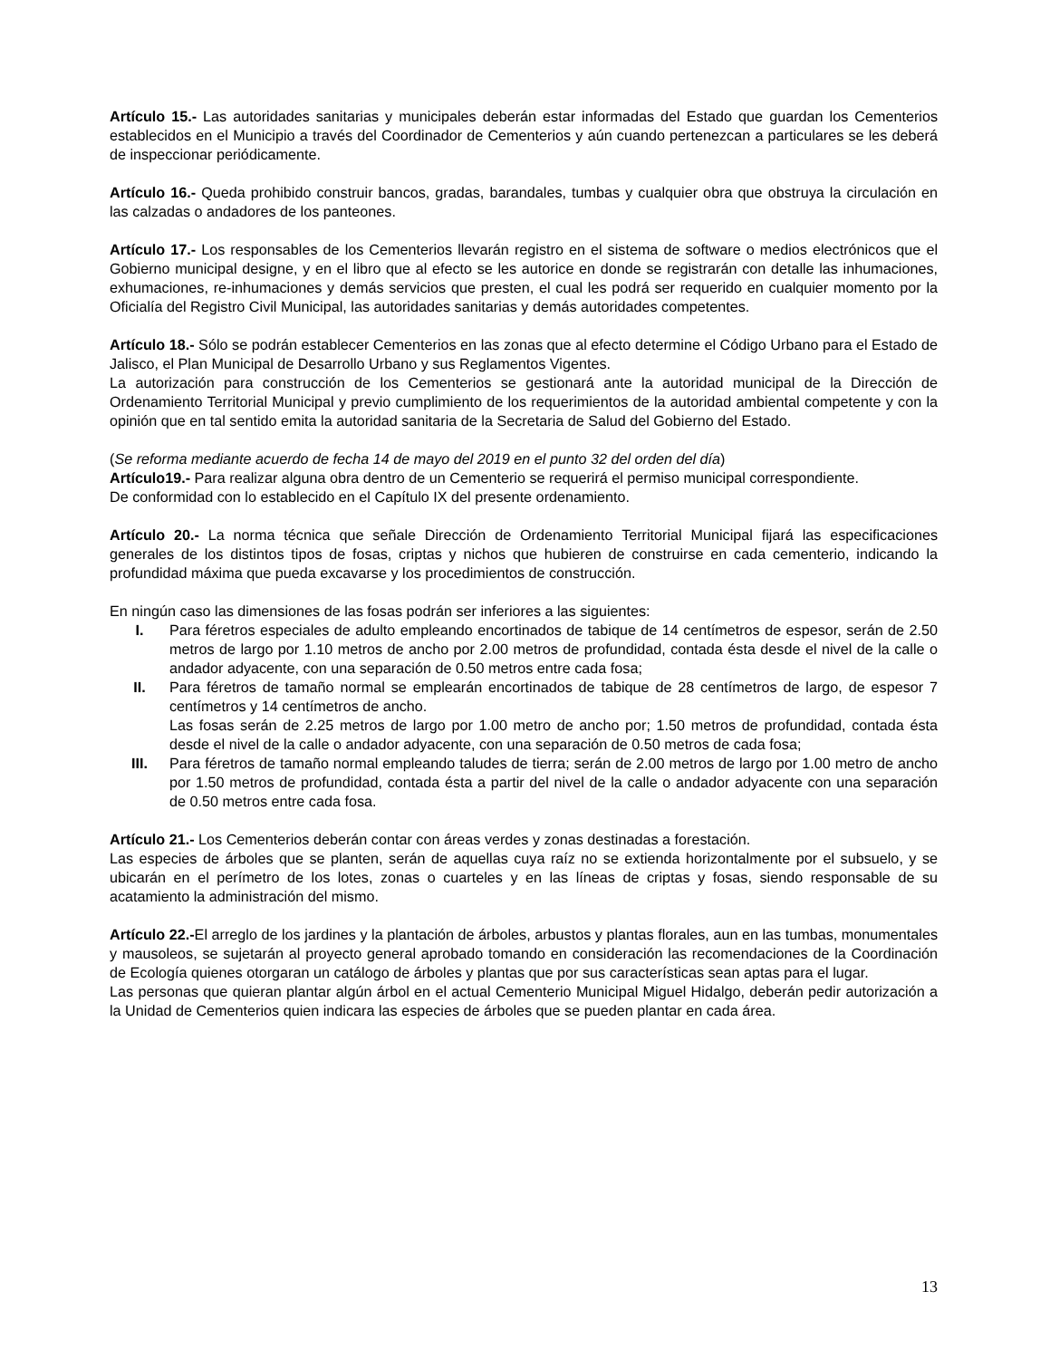Artículo 15.- Las autoridades sanitarias y municipales deberán estar informadas del Estado que guardan los Cementerios establecidos en el Municipio a través del Coordinador de Cementerios y aún cuando pertenezcan a particulares se les deberá de inspeccionar periódicamente.
Artículo 16.- Queda prohibido construir bancos, gradas, barandales, tumbas y cualquier obra que obstruya la circulación en las calzadas o andadores de los panteones.
Artículo 17.- Los responsables de los Cementerios llevarán registro en el sistema de software o medios electrónicos que el Gobierno municipal designe, y en el libro que al efecto se les autorice en donde se registrarán con detalle las inhumaciones, exhumaciones, re-inhumaciones y demás servicios que presten, el cual les podrá ser requerido en cualquier momento por la Oficialía del Registro Civil Municipal, las autoridades sanitarias y demás autoridades competentes.
Artículo 18.- Sólo se podrán establecer Cementerios en las zonas que al efecto determine el Código Urbano para el Estado de Jalisco, el Plan Municipal de Desarrollo Urbano y sus Reglamentos Vigentes.
La autorización para construcción de los Cementerios se gestionará ante la autoridad municipal de la Dirección de Ordenamiento Territorial Municipal y previo cumplimiento de los requerimientos de la autoridad ambiental competente y con la opinión que en tal sentido emita la autoridad sanitaria de la Secretaria de Salud del Gobierno del Estado.
(Se reforma mediante acuerdo de fecha 14 de mayo del 2019 en el punto 32 del orden del día)
Artículo19.- Para realizar alguna obra dentro de un Cementerio se requerirá el permiso municipal correspondiente.
De conformidad con lo establecido en el Capítulo IX del presente ordenamiento.
Artículo 20.- La norma técnica que señale Dirección de Ordenamiento Territorial Municipal fijará las especificaciones generales de los distintos tipos de fosas, criptas y nichos que hubieren de construirse en cada cementerio, indicando la profundidad máxima que pueda excavarse y los procedimientos de construcción.
En ningún caso las dimensiones de las fosas podrán ser inferiores a las siguientes:
I. Para féretros especiales de adulto empleando encortinados de tabique de 14 centímetros de espesor, serán de 2.50 metros de largo por 1.10 metros de ancho por 2.00 metros de profundidad, contada ésta desde el nivel de la calle o andador adyacente, con una separación de 0.50 metros entre cada fosa;
II. Para féretros de tamaño normal se emplearán encortinados de tabique de 28 centímetros de largo, de espesor 7 centímetros y 14 centímetros de ancho.
Las fosas serán de 2.25 metros de largo por 1.00 metro de ancho por; 1.50 metros de profundidad, contada ésta desde el nivel de la calle o andador adyacente, con una separación de 0.50 metros de cada fosa;
III. Para féretros de tamaño normal empleando taludes de tierra; serán de 2.00 metros de largo por 1.00 metro de ancho por 1.50 metros de profundidad, contada ésta a partir del nivel de la calle o andador adyacente con una separación de 0.50 metros entre cada fosa.
Artículo 21.- Los Cementerios deberán contar con áreas verdes y zonas destinadas a forestación.
Las especies de árboles que se planten, serán de aquellas cuya raíz no se extienda horizontalmente por el subsuelo, y se ubicarán en el perímetro de los lotes, zonas o cuarteles y en las líneas de criptas y fosas, siendo responsable de su acatamiento la administración del mismo.
Artículo 22.-El arreglo de los jardines y la plantación de árboles, arbustos y plantas florales, aun en las tumbas, monumentales y mausoleos, se sujetarán al proyecto general aprobado tomando en consideración las recomendaciones de la Coordinación de Ecología quienes otorgaran un catálogo de árboles y plantas que por sus características sean aptas para el lugar.
Las personas que quieran plantar algún árbol en el actual Cementerio Municipal Miguel Hidalgo, deberán pedir autorización a la Unidad de Cementerios quien indicara las especies de árboles que se pueden plantar en cada área.
13